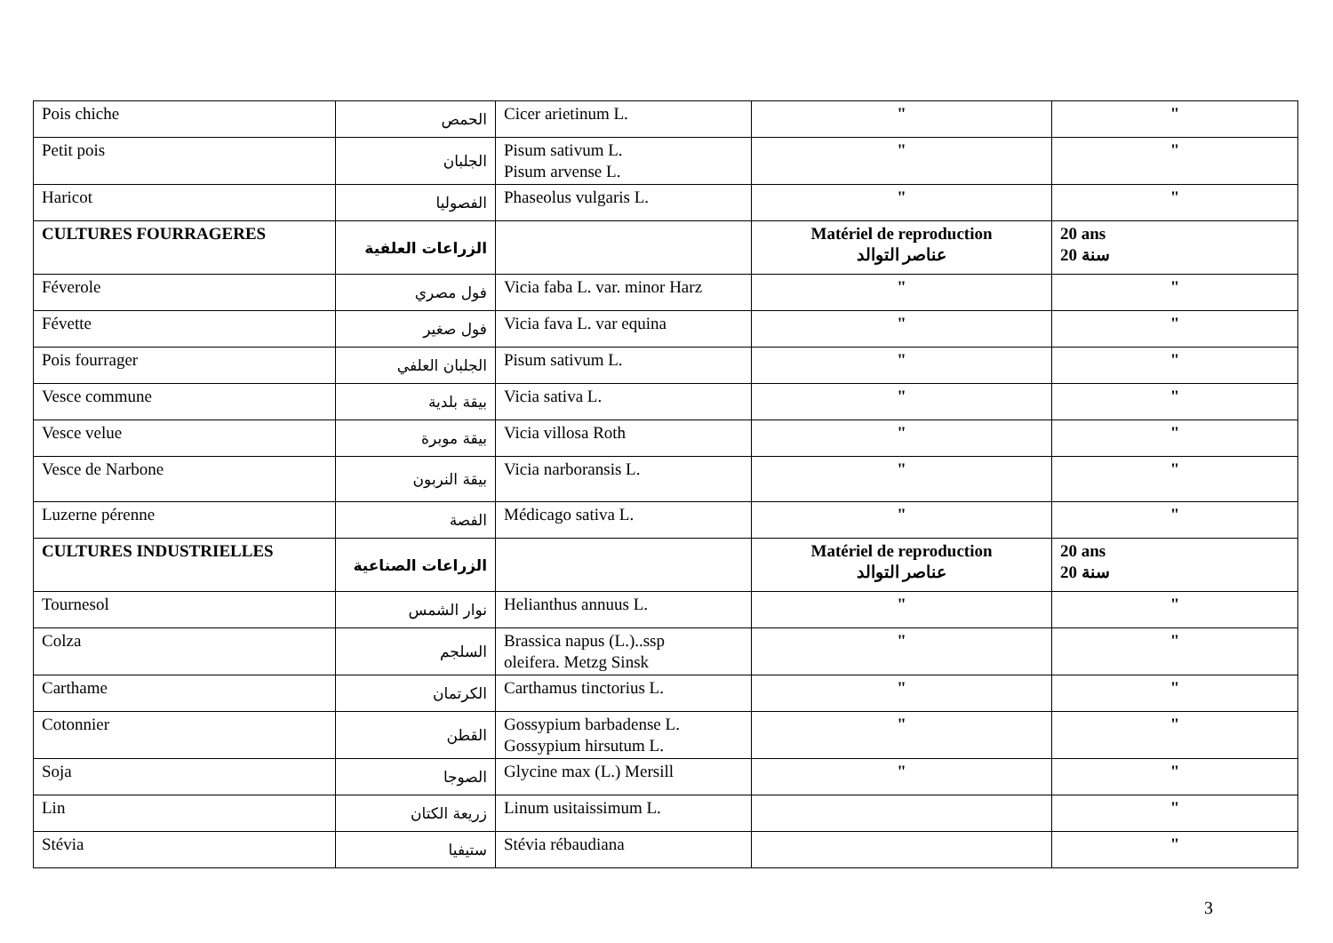| Pois chiche | الحمص | Cicer arietinum L. | " | " |
| Petit pois | الجلبان | Pisum sativum L. Pisum arvense L. | " | " |
| Haricot | الفصوليا | Phaseolus vulgaris L. | " | " |
| CULTURES FOURRAGERES | الزراعات العلفية | | Matériel de reproduction عناصر التوالد | 20 ans 20 سنة |
| Féverole | فول مصري | Vicia faba L. var. minor Harz | " | " |
| Févette | فول صغير | Vicia fava L. var equina | " | " |
| Pois fourrager | الجلبان العلفي | Pisum sativum L. | " | " |
| Vesce commune | بيقة بلدية | Vicia sativa L. | " | " |
| Vesce velue | بيقة موبرة | Vicia villosa Roth | " | " |
| Vesce de Narbone | بيقة النربون | Vicia narboransis L. | " | " |
| Luzerne pérenne | الفصة | Médicago sativa L. | " | " |
| CULTURES INDUSTRIELLES | الزراعات الصناعية | | Matériel de reproduction عناصر التوالد | 20 ans 20 سنة |
| Tournesol | نوار الشمس | Helianthus annuus L. | " | " |
| Colza | السلجم | Brassica napus (L.)..ssp oleifera. Metzg Sinsk | " | " |
| Carthame | الكرتمان | Carthamus tinctorius L. | " | " |
| Cotonnier | القطن | Gossypium barbadense L. Gossypium hirsutum L. | " | " |
| Soja | الصوجا | Glycine max (L.) Mersill | " | " |
| Lin | زريعة الكتان | Linum usitaissimum L. | | " |
| Stévia | ستيفيا | Stévia rébaudiana | | " |
3